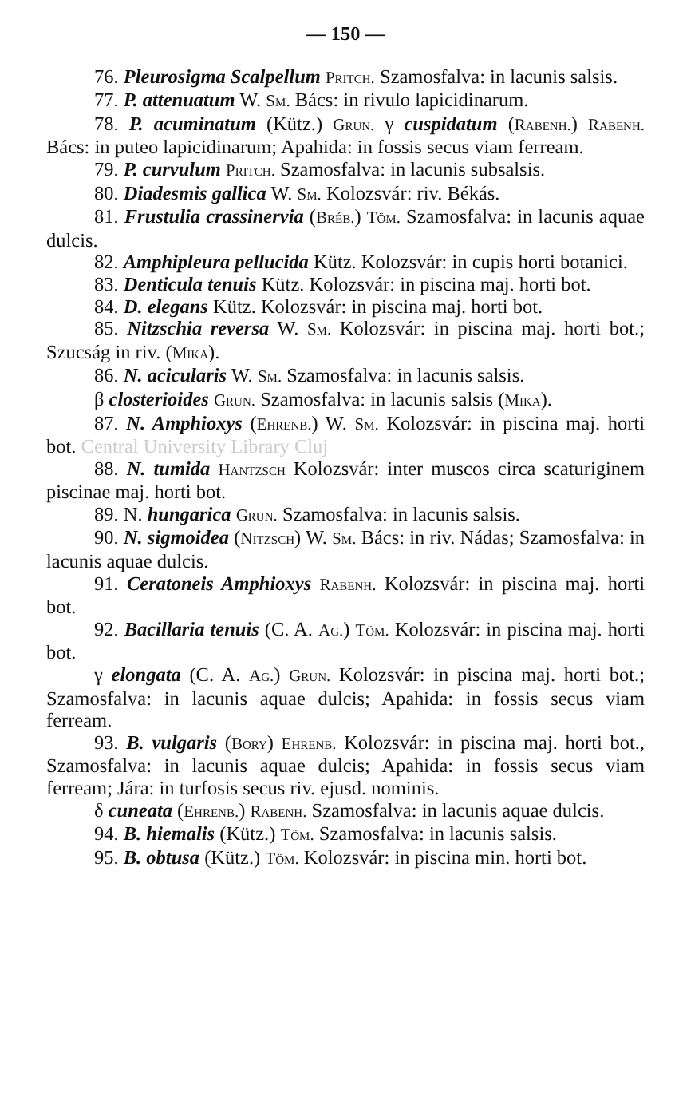— 150 —
76. Pleurosigma Scalpellum Pritch. Szamosfalva: in lacunis salsis.
77. P. attenuatum W. Sm. Bács: in rivulo lapicidinarum.
78. P. acuminatum (Kütz.) Grun. γ cuspidatum (Rabenh.) Rabenh. Bács: in puteo lapicidinarum; Apahida: in fossis secus viam ferream.
79. P. curvulum Pritch. Szamosfalva: in lacunis subsalsis.
80. Diadesmis gallica W. Sm. Kolozsvár: riv. Békás.
81. Frustulia crassinervia (Bréb.) Töm. Szamosfalva: in lacunis aquae dulcis.
82. Amphipleura pellucida Kütz. Kolozsvár: in cupis horti botanici.
83. Denticula tenuis Kütz. Kolozsvár: in piscina maj. horti bot.
84. D. elegans Kütz. Kolozsvár: in piscina maj. horti bot.
85. Nitzschia reversa W. Sm. Kolozsvár: in piscina maj. horti bot.; Szucság in riv. (Mika).
86. N. acicularis W. Sm. Szamosfalva: in lacunis salsis.
β closterioides Grun. Szamosfalva: in lacunis salsis (Mika).
87. N. Amphioxys (Ehrenb.) W. Sm. Kolozsvár: in piscina maj. horti bot. Central University Library Cluj
88. N. tumida Hantzsch Kolozsvár: inter muscos circa scaturiginem piscinae maj. horti bot.
89. N. hungarica Grun. Szamosfalva: in lacunis salsis.
90. N. sigmoidea (Nitzsch) W. Sm. Bács: in riv. Nádas; Szamosfalva: in lacunis aquae dulcis.
91. Ceratoneis Amphioxys Rabenh. Kolozsvár: in piscina maj. horti bot.
92. Bacillaria tenuis (C. A. Ag.) Töm. Kolozsvár: in piscina maj. horti bot.
γ elongata (C. A. Ag.) Grun. Kolozsvár: in piscina maj. horti bot.; Szamosfalva: in lacunis aquae dulcis; Apahida: in fossis secus viam ferream.
93. B. vulgaris (Bory) Ehrenb. Kolozsvár: in piscina maj. horti bot., Szamosfalva: in lacunis aquae dulcis; Apahida: in fossis secus viam ferream; Jára: in turfosis secus riv. ejusd. nominis.
δ cuneata (Ehrenb.) Rabenh. Szamosfalva: in lacunis aquae dulcis.
94. B. hiemalis (Kütz.) Töm. Szamosfalva: in lacunis salsis.
95. B. obtusa (Kütz.) Töm. Kolozsvár: in piscina min. horti bot.